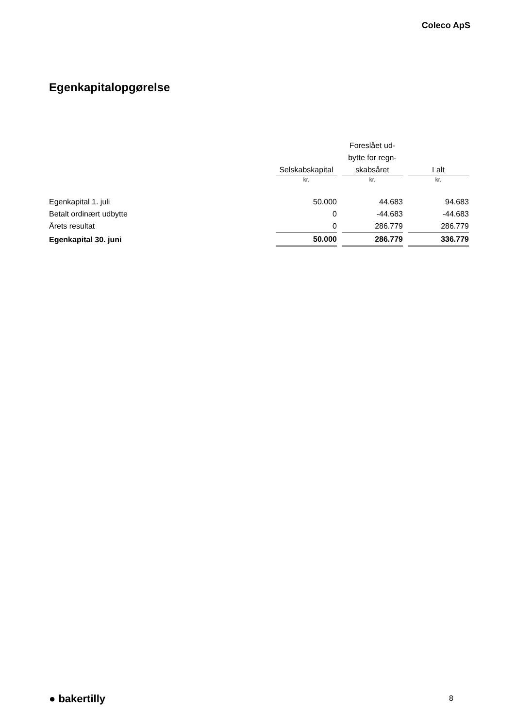Coleco ApS
Egenkapitalopgørelse
| | Selskabskapital | | Foreslået ud- bytte for regn- skabsåret | | I alt |
| --- | --- | --- | --- | --- | --- |
| | kr. | | kr. | | kr. |
| Egenkapital 1. juli | 50.000 | | 44.683 | | 94.683 |
| Betalt ordinært udbytte | 0 | | -44.683 | | -44.683 |
| Årets resultat | 0 | | 286.779 | | 286.779 |
| Egenkapital 30. juni | 50.000 | | 286.779 | | 336.779 |
● bakertilly 8